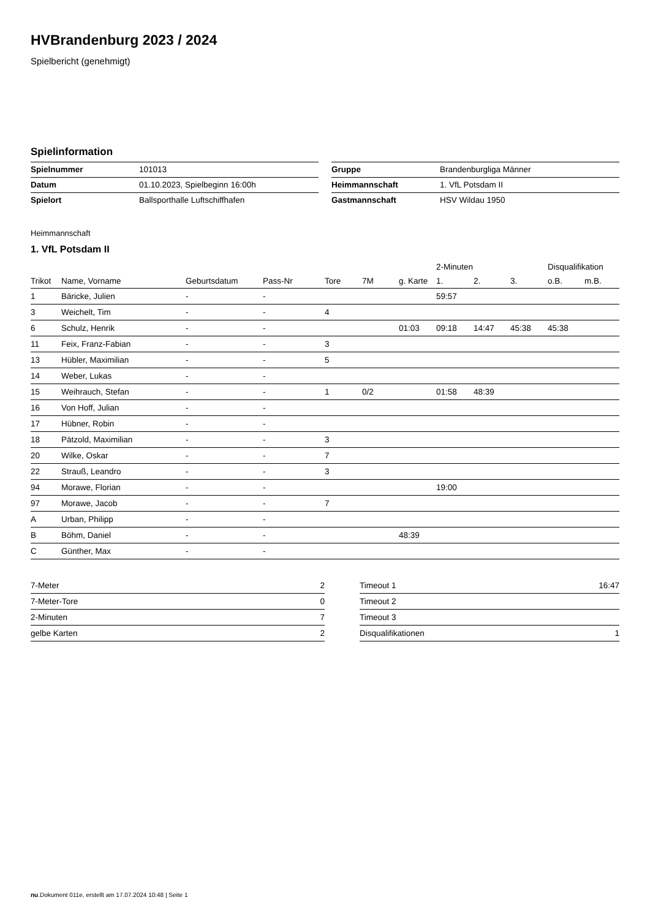HVBrandenburg 2023 / 2024
Spielbericht (genehmigt)
Spielinformation
| Spielnummer | 101013 |
| Datum | 01.10.2023, Spielbeginn 16:00h |
| Spielort | Ballsporthalle Luftschiffhafen |
| Gruppe | Brandenburgliga Männer |
| Heimmannschaft | 1. VfL Potsdam II |
| Gastmannschaft | HSV Wildau 1950 |
Heimmannschaft
1. VfL Potsdam II
| | | | | | | | 2-Minuten | | | Disqualifikation | |
| --- | --- | --- | --- | --- | --- | --- | --- | --- | --- | --- | --- |
| Trikot | Name, Vorname | Geburtsdatum | Pass-Nr | Tore | 7M | g. Karte | 1. | 2. | 3. | o.B. | m.B. |
| 1 | Bäricke, Julien | - | - | | | | 59:57 | | | | |
| 3 | Weichelt, Tim | - | - | 4 | | | | | | | |
| 6 | Schulz, Henrik | - | - | | | 01:03 | 09:18 | 14:47 | 45:38 | 45:38 | |
| 11 | Feix, Franz-Fabian | - | - | 3 | | | | | | | |
| 13 | Hübler, Maximilian | - | - | 5 | | | | | | | |
| 14 | Weber, Lukas | - | - | | | | | | | | |
| 15 | Weihrauch, Stefan | - | - | 1 | 0/2 | | 01:58 | 48:39 | | | |
| 16 | Von Hoff, Julian | - | - | | | | | | | | |
| 17 | Hübner, Robin | - | - | | | | | | | | |
| 18 | Pätzold, Maximilian | - | - | 3 | | | | | | | |
| 20 | Wilke, Oskar | - | - | 7 | | | | | | | |
| 22 | Strauß, Leandro | - | - | 3 | | | | | | | |
| 94 | Morawe, Florian | - | - | | | | 19:00 | | | | |
| 97 | Morawe, Jacob | - | - | 7 | | | | | | | |
| A | Urban, Philipp | - | - | | | | | | | | |
| B | Böhm, Daniel | - | - | | | 48:39 | | | | | |
| C | Günther, Max | - | - | | | | | | | | |
| 7-Meter | 2 |
| 7-Meter-Tore | 0 |
| 2-Minuten | 7 |
| gelbe Karten | 2 |
| Timeout 1 | 16:47 |
| Timeout 2 | |
| Timeout 3 | |
| Disqualifikationen | 1 |
nu.Dokument 011e, erstellt am 17.07.2024 10:48 | Seite 1